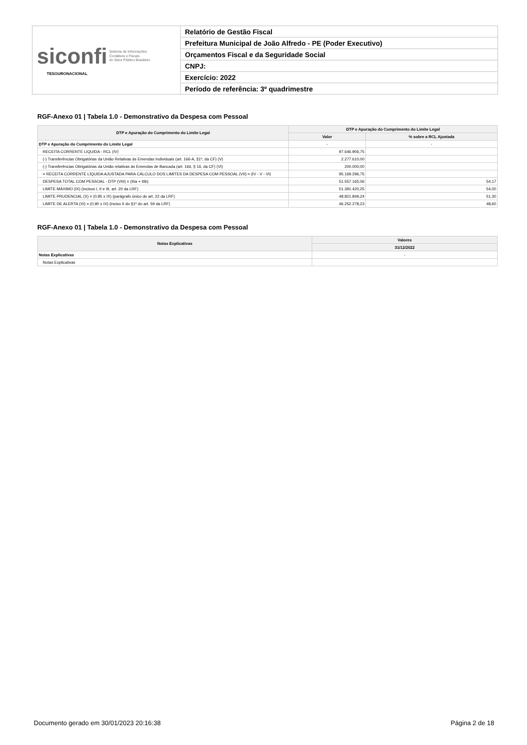| siconfi Sistema de Informações Contábeis e Fiscais do Setor Público Brasileiro TESOURONACIONAL | Relatório de Gestão Fiscal |
| | Prefeitura Municipal de João Alfredo - PE (Poder Executivo) |
| | Orçamentos Fiscal e da Seguridade Social |
| | CNPJ: |
| | Exercício: 2022 |
| | Período de referência: 3º quadrimestre |
RGF-Anexo 01 | Tabela 1.0 - Demonstrativo da Despesa com Pessoal
| DTP e Apuração do Cumprimento do Limite Legal | DTP e Apuração do Cumprimento do Limite Legal | |
| --- | --- | --- |
| | Valor | % sobre a RCL Ajustada |
| DTP e Apuração do Cumprimento do Limite Legal | - | - |
| RECEITA CORRENTE LIQUIDA - RCL (IV) | 97.646.906,75 | |
| (-) Transferências Obrigatórias da União Relativas às Emendas Individuais (art. 166-A, §1º, da CF) (V) | 2.277.610,00 | |
| (-) Transferências Obrigatórias da União relativas às Emendas de Bancada (art. 166, § 16, da CF) (VI) | 200.000,00 | |
| = RECEITA CORRENTE LÍQUIDA AJUSTADA PARA CÁLCULO DOS LIMITES DA DESPESA COM PESSOAL (VII) = (IV - V - VI) | 95.169.296,75 | |
| DESPESA TOTAL COM PESSOAL - DTP (VIII) = (IIIa + IIIb) | 51.557.165,06 | 54,17 |
| LIMITE MÁXIMO (IX) (incisos I, II e III, art. 20 da LRF) | 51.391.420,25 | 54,00 |
| LIMITE PRUDENCIAL (X) = (0,95 x IX) (parágrafo único do art. 22 da LRF) | 48.821.849,24 | 51,30 |
| LIMITE DE ALERTA (XI) = (0,90 x IX) (inciso II do §1º do art. 59 da LRF) | 46.252.278,23 | 48,60 |
RGF-Anexo 01 | Tabela 1.0 - Demonstrativo da Despesa com Pessoal
| Notas Explicativas | Valores |
| --- | --- |
| | 31/12/2022 |
| Notas Explicativas | - |
| Notas Explicativas | |
Documento gerado em 30/01/2023 20:16:38 Página 2 de 18